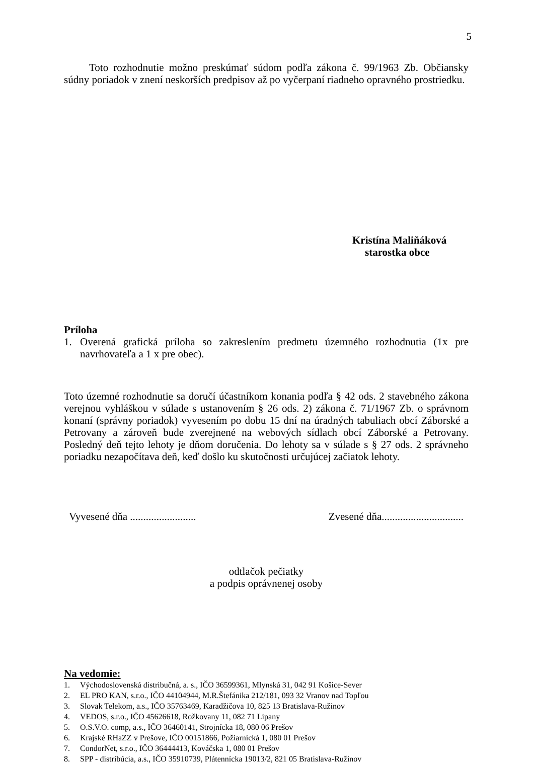5
Toto rozhodnutie možno preskúmať súdom podľa zákona č. 99/1963 Zb. Občiansky súdny poriadok v znení neskorších predpisov až po vyčerpaní riadneho opravného prostriedku.
Kristína Maliňáková
starostka obce
Príloha
1. Overená grafická príloha so zakreslením predmetu územného rozhodnutia (1x pre navrhovateľa a 1 x pre obec).
Toto územné rozhodnutie sa doručí účastníkom konania podľa § 42 ods. 2 stavebného zákona verejnou vyhláškou v súlade s ustanovením § 26 ods. 2) zákona č. 71/1967 Zb. o správnom konaní (správny poriadok) vyvesením po dobu 15 dní na úradných tabuliach obcí Záborské a Petrovany a zároveň bude zverejnené na webových sídlach obcí Záborské a Petrovany. Posledný deň tejto lehoty je dňom doručenia. Do lehoty sa v súlade s § 27 ods. 2 správneho poriadku nezapočítava deň, keď došlo ku skutočnosti určujúcej začiatok lehoty.
Vyvesené dňa ......................... Zvesené dňa...............................
odtlačok pečiatky
a podpis oprávnenej osoby
Na vedomie:
1. Východoslovenská distribučná, a. s., IČO 36599361, Mlynská 31, 042 91 Košice-Sever
2. EL PRO KAN, s.r.o., IČO 44104944, M.R.Štefánika 212/181, 093 32 Vranov nad Topľou
3. Slovak Telekom, a.s., IČO 35763469, Karadžičova 10, 825 13 Bratislava-Ružinov
4. VEDOS, s.r.o., IČO 45626618, Rožkovany 11, 082 71 Lipany
5. O.S.V.O. comp, a.s., IČO 36460141, Strojnícka 18, 080 06 Prešov
6. Krajské RHaZZ v Prešove, IČO 00151866, Požiarnická 1, 080 01 Prešov
7. CondorNet, s.r.o., IČO 36444413, Kováčska 1, 080 01 Prešov
8. SPP - distribúcia, a.s., IČO 35910739, Plátennícka 19013/2, 821 05 Bratislava-Ružinov